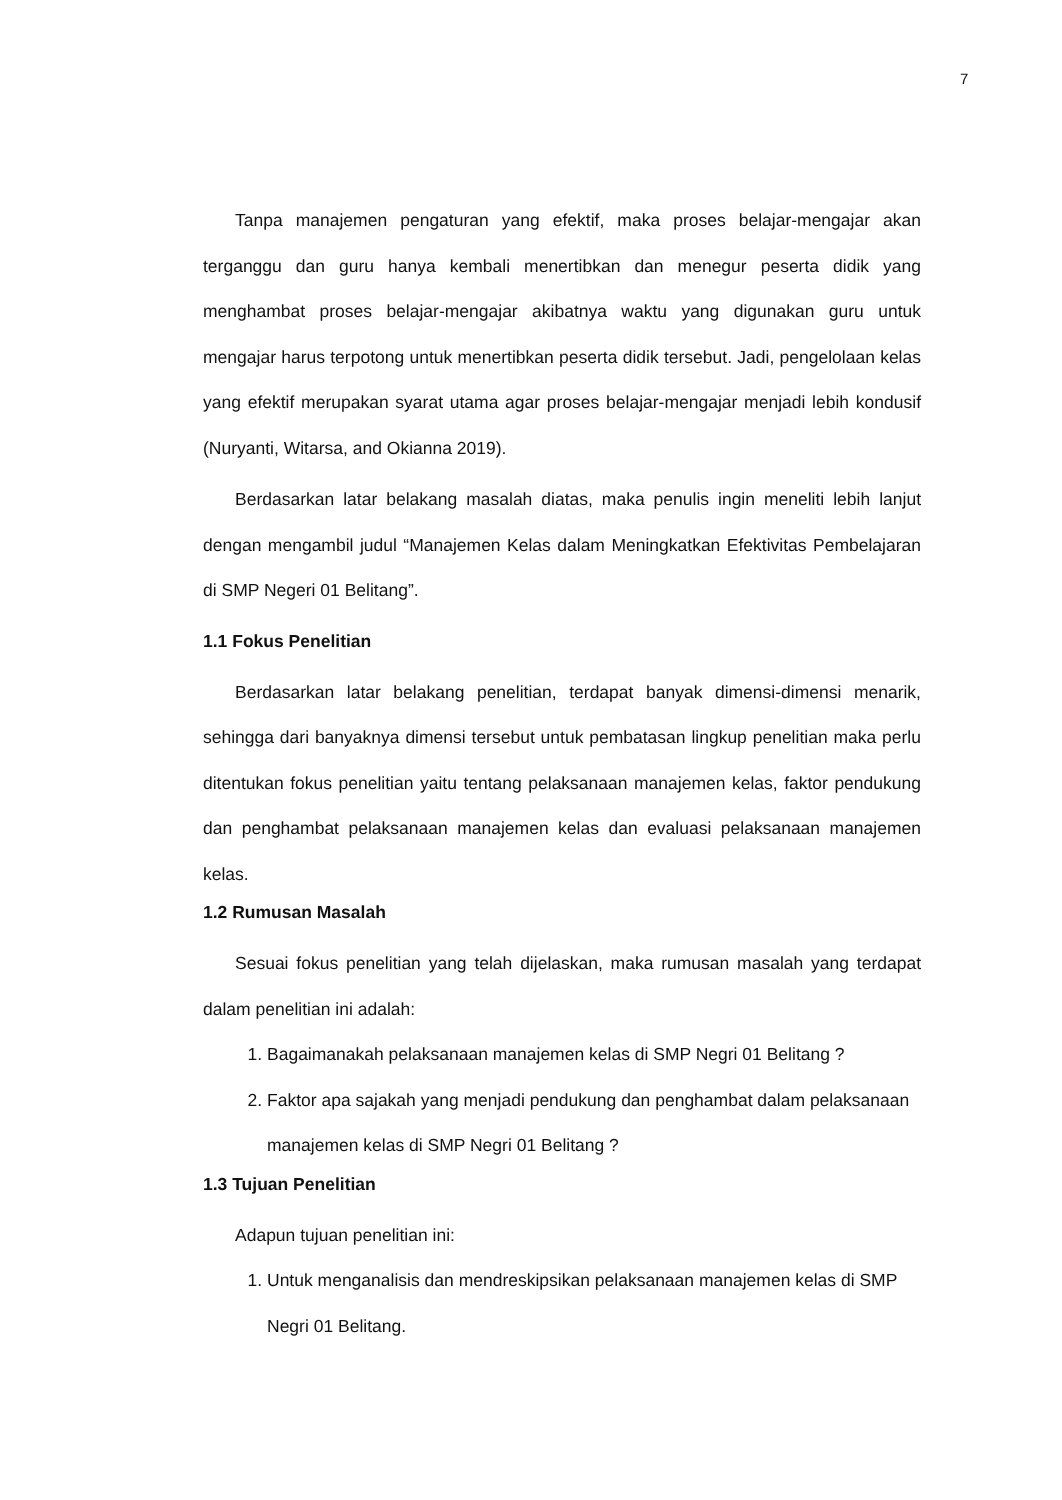7
Tanpa manajemen pengaturan yang efektif, maka proses belajar-mengajar akan terganggu dan guru hanya kembali menertibkan dan menegur peserta didik yang menghambat proses belajar-mengajar akibatnya waktu yang digunakan guru untuk mengajar harus terpotong untuk menertibkan peserta didik tersebut. Jadi, pengelolaan kelas yang efektif merupakan syarat utama agar proses belajar-mengajar menjadi lebih kondusif (Nuryanti, Witarsa, and Okianna 2019).
Berdasarkan latar belakang masalah diatas, maka penulis ingin meneliti lebih lanjut dengan mengambil judul “Manajemen Kelas dalam Meningkatkan Efektivitas Pembelajaran di SMP Negeri 01 Belitang”.
1.1 Fokus Penelitian
Berdasarkan latar belakang penelitian, terdapat banyak dimensi-dimensi menarik, sehingga dari banyaknya dimensi tersebut untuk pembatasan lingkup penelitian maka perlu ditentukan fokus penelitian yaitu tentang pelaksanaan manajemen kelas, faktor pendukung dan penghambat pelaksanaan manajemen kelas dan evaluasi pelaksanaan manajemen kelas.
1.2 Rumusan Masalah
Sesuai fokus penelitian yang telah dijelaskan, maka rumusan masalah yang terdapat dalam penelitian ini adalah:
1. Bagaimanakah pelaksanaan manajemen kelas di SMP Negri 01 Belitang ?
2. Faktor apa sajakah yang menjadi pendukung dan penghambat dalam pelaksanaan manajemen kelas di SMP Negri 01 Belitang ?
1.3 Tujuan Penelitian
Adapun tujuan penelitian ini:
1. Untuk menganalisis dan mendreskipsikan pelaksanaan manajemen kelas di SMP Negri 01 Belitang.